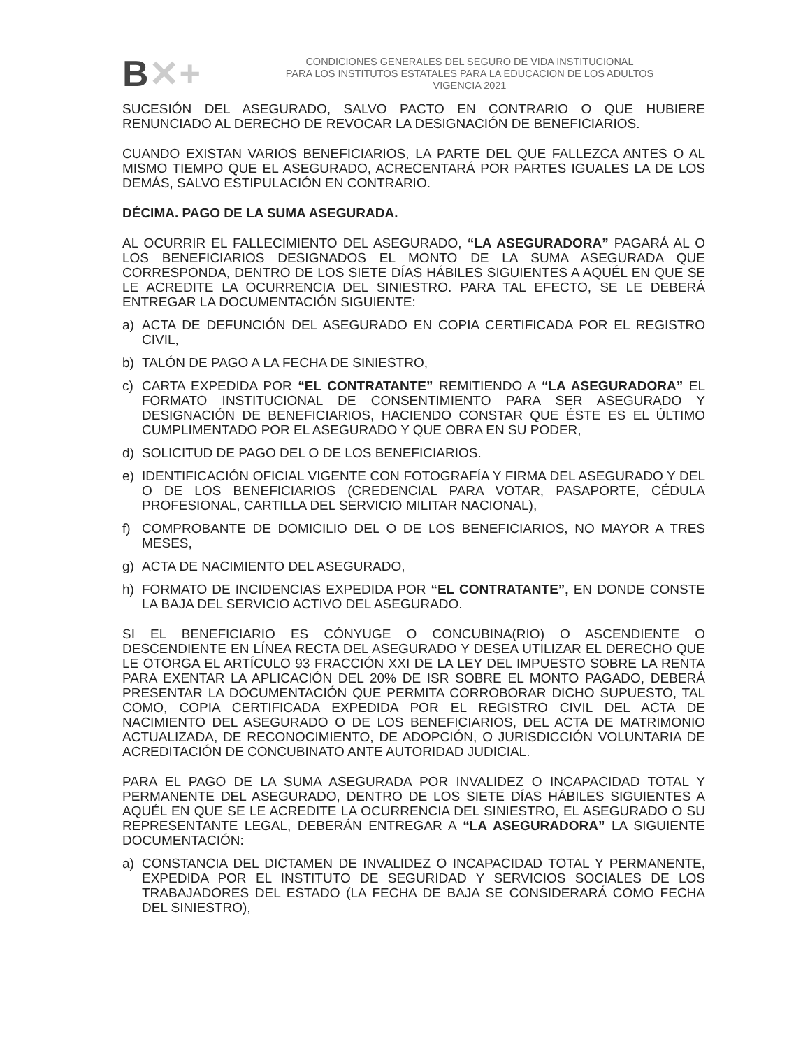B✕+
CONDICIONES GENERALES DEL SEGURO DE VIDA INSTITUCIONAL
PARA LOS INSTITUTOS ESTATALES PARA LA EDUCACION DE LOS ADULTOS
VIGENCIA 2021
SUCESIÓN DEL ASEGURADO, SALVO PACTO EN CONTRARIO O QUE HUBIERE RENUNCIADO AL DERECHO DE REVOCAR LA DESIGNACIÓN DE BENEFICIARIOS.
CUANDO EXISTAN VARIOS BENEFICIARIOS, LA PARTE DEL QUE FALLEZCA ANTES O AL MISMO TIEMPO QUE EL ASEGURADO, ACRECENTARÁ POR PARTES IGUALES LA DE LOS DEMÁS, SALVO ESTIPULACIÓN EN CONTRARIO.
DÉCIMA. PAGO DE LA SUMA ASEGURADA.
AL OCURRIR EL FALLECIMIENTO DEL ASEGURADO, “LA ASEGURADORA” PAGARÁ AL O LOS BENEFICIARIOS DESIGNADOS EL MONTO DE LA SUMA ASEGURADA QUE CORRESPONDA, DENTRO DE LOS SIETE DÍAS HÁBILES SIGUIENTES A AQUÉL EN QUE SE LE ACREDITE LA OCURRENCIA DEL SINIESTRO. PARA TAL EFECTO, SE LE DEBERÁ ENTREGAR LA DOCUMENTACIÓN SIGUIENTE:
a) ACTA DE DEFUNCIÓN DEL ASEGURADO EN COPIA CERTIFICADA POR EL REGISTRO CIVIL,
b) TALÓN DE PAGO A LA FECHA DE SINIESTRO,
c) CARTA EXPEDIDA POR “EL CONTRATANTE” REMITIENDO A “LA ASEGURADORA” EL FORMATO INSTITUCIONAL DE CONSENTIMIENTO PARA SER ASEGURADO Y DESIGNACIÓN DE BENEFICIARIOS, HACIENDO CONSTAR QUE ÉSTE ES EL ÚLTIMO CUMPLIMENTADO POR EL ASEGURADO Y QUE OBRA EN SU PODER,
d) SOLICITUD DE PAGO DEL O DE LOS BENEFICIARIOS.
e) IDENTIFICACIÓN OFICIAL VIGENTE CON FOTOGRAFÍA Y FIRMA DEL ASEGURADO Y DEL O DE LOS BENEFICIARIOS (CREDENCIAL PARA VOTAR, PASAPORTE, CÉDULA PROFESIONAL, CARTILLA DEL SERVICIO MILITAR NACIONAL),
f) COMPROBANTE DE DOMICILIO DEL O DE LOS BENEFICIARIOS, NO MAYOR A TRES MESES,
g) ACTA DE NACIMIENTO DEL ASEGURADO,
h) FORMATO DE INCIDENCIAS EXPEDIDA POR “EL CONTRATANTE”, EN DONDE CONSTE LA BAJA DEL SERVICIO ACTIVO DEL ASEGURADO.
SI EL BENEFICIARIO ES CÓNYUGE O CONCUBINA(RIO) O ASCENDIENTE O DESCENDIENTE EN LÍNEA RECTA DEL ASEGURADO Y DESEA UTILIZAR EL DERECHO QUE LE OTORGA EL ARTÍCULO 93 FRACCIÓN XXI DE LA LEY DEL IMPUESTO SOBRE LA RENTA PARA EXENTAR LA APLICACIÓN DEL 20% DE ISR SOBRE EL MONTO PAGADO, DEBERÁ PRESENTAR LA DOCUMENTACIÓN QUE PERMITA CORROBORAR DICHO SUPUESTO, TAL COMO, COPIA CERTIFICADA EXPEDIDA POR EL REGISTRO CIVIL DEL ACTA DE NACIMIENTO DEL ASEGURADO O DE LOS BENEFICIARIOS, DEL ACTA DE MATRIMONIO ACTUALIZADA, DE RECONOCIMIENTO, DE ADOPCIÓN, O JURISDICCIÓN VOLUNTARIA DE ACREDITACIÓN DE CONCUBINATO ANTE AUTORIDAD JUDICIAL.
PARA EL PAGO DE LA SUMA ASEGURADA POR INVALIDEZ O INCAPACIDAD TOTAL Y PERMANENTE DEL ASEGURADO, DENTRO DE LOS SIETE DÍAS HÁBILES SIGUIENTES A AQUÉL EN QUE SE LE ACREDITE LA OCURRENCIA DEL SINIESTRO, EL ASEGURADO O SU REPRESENTANTE LEGAL, DEBERÁN ENTREGAR A “LA ASEGURADORA” LA SIGUIENTE DOCUMENTACIÓN:
a) CONSTANCIA DEL DICTAMEN DE INVALIDEZ O INCAPACIDAD TOTAL Y PERMANENTE, EXPEDIDA POR EL INSTITUTO DE SEGURIDAD Y SERVICIOS SOCIALES DE LOS TRABAJADORES DEL ESTADO (LA FECHA DE BAJA SE CONSIDERARÁ COMO FECHA DEL SINIESTRO),